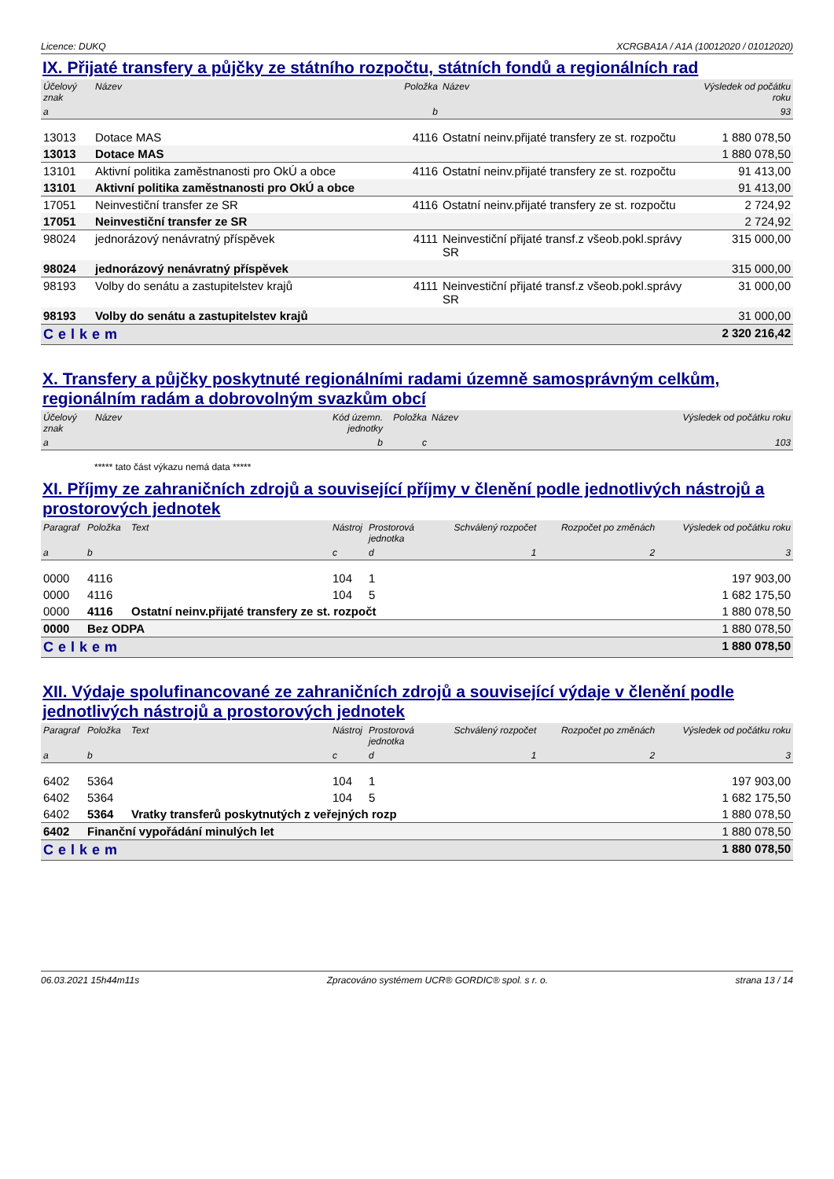Licence: DUKQ XCRGBA1A / A1A (10012020 / 01012020)
IX. Přijaté transfery a půjčky ze státního rozpočtu, státních fondů a regionálních rad
| Účelový znak | Název | Položka | Název | Výsledek od počátku roku |
| --- | --- | --- | --- | --- |
| a | | b | | 93 |
| 13013 | Dotace MAS | 4116 | Ostatní neinv.přijaté transfery ze st. rozpočtu | 1 880 078,50 |
| 13013 | Dotace MAS | | | 1 880 078,50 |
| 13101 | Aktivní politika zaměstnanosti pro OkÚ a obce | 4116 | Ostatní neinv.přijaté transfery ze st. rozpočtu | 91 413,00 |
| 13101 | Aktivní politika zaměstnanosti pro OkÚ a obce | | | 91 413,00 |
| 17051 | Neinvestiční transfer ze SR | 4116 | Ostatní neinv.přijaté transfery ze st. rozpočtu | 2 724,92 |
| 17051 | Neinvestiční transfer ze SR | | | 2 724,92 |
| 98024 | jednorázový nenávratný příspěvek | 4111 | Neinvestiční přijaté transf.z všeob.pokl.správy SR | 315 000,00 |
| 98024 | jednorázový nenávratný příspěvek | | | 315 000,00 |
| 98193 | Volby do senátu a zastupitelstev krajů | 4111 | Neinvestiční přijaté transf.z všeob.pokl.správy SR | 31 000,00 |
| 98193 | Volby do senátu a zastupitelstev krajů | | | 31 000,00 |
| Celkem | | | | 2 320 216,42 |
X. Transfery a půjčky poskytnuté regionálními radami územně samosprávným celkům, regionálním radám a dobrovolným svazkům obcí
| Účelový znak | Název | Kód územn. jednotky | Položka | Název | Výsledek od počátku roku |
| --- | --- | --- | --- | --- | --- |
| a | | b | c | | 103 |
***** tato část výkazu nemá data *****
XI. Příjmy ze zahraničních zdrojů a související příjmy v členění podle jednotlivých nástrojů a prostorových jednotek
| Paragraf | Položka | Text | Nástroj | Prostorová jednotka | Schválený rozpočet | Rozpočet po změnách | Výsledek od počátku roku |
| --- | --- | --- | --- | --- | --- | --- | --- |
| a | b | | c | d | 1 | 2 | 3 |
| 0000 | 4116 | | 104 | 1 | | | 197 903,00 |
| 0000 | 4116 | | 104 | 5 | | | 1 682 175,50 |
| 0000 | 4116 | Ostatní neinv.přijaté transfery ze st. rozpočt | | | | | 1 880 078,50 |
| 0000 | Bez ODPA | | | | | | 1 880 078,50 |
| Celkem | | | | | | | 1 880 078,50 |
XII. Výdaje spolufinancované ze zahraničních zdrojů a související výdaje v členění podle jednotlivých nástrojů a prostorových jednotek
| Paragraf | Položka | Text | Nástroj | Prostorová jednotka | Schválený rozpočet | Rozpočet po změnách | Výsledek od počátku roku |
| --- | --- | --- | --- | --- | --- | --- | --- |
| a | b | | c | d | 1 | 2 | 3 |
| 6402 | 5364 | | 104 | 1 | | | 197 903,00 |
| 6402 | 5364 | | 104 | 5 | | | 1 682 175,50 |
| 6402 | 5364 | Vratky transferů poskytnutých z veřejných rozp | | | | | 1 880 078,50 |
| 6402 | Finanční vypořádání minulých let | | | | | | 1 880 078,50 |
| Celkem | | | | | | | 1 880 078,50 |
06.03.2021 15h44m11s Zpracováno systémem UCR® GORDIC® spol. s r. o. strana 13 / 14